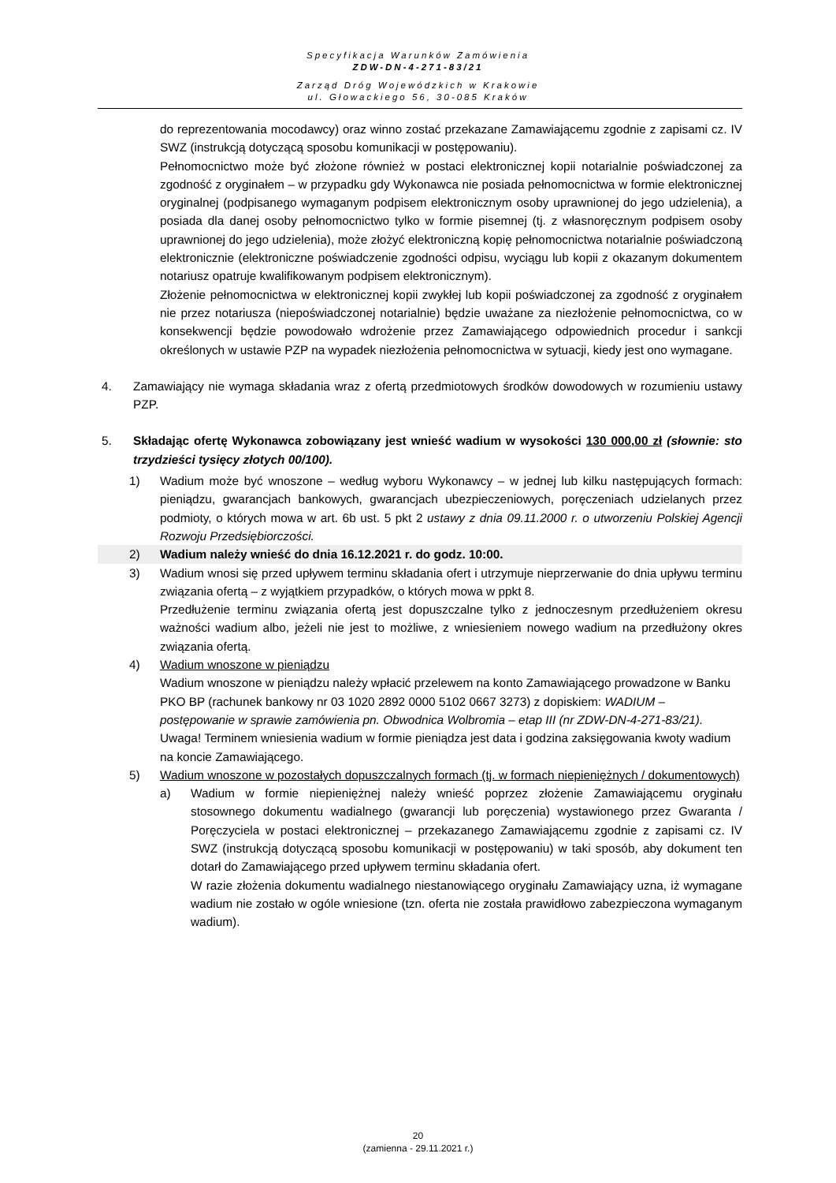Specyfikacja Warunków Zamówienia
ZDW-DN-4-271-83/21
Zarząd Dróg Wojewódzkich w Krakowie
ul. Głowackiego 56, 30-085 Kraków
do reprezentowania mocodawcy) oraz winno zostać przekazane Zamawiającemu zgodnie z zapisami cz. IV SWZ (instrukcją dotyczącą sposobu komunikacji w postępowaniu).
Pełnomocnictwo może być złożone również w postaci elektronicznej kopii notarialnie poświadczonej za zgodność z oryginałem – w przypadku gdy Wykonawca nie posiada pełnomocnictwa w formie elektronicznej oryginalnej (podpisanego wymaganym podpisem elektronicznym osoby uprawnionej do jego udzielenia), a posiada dla danej osoby pełnomocnictwo tylko w formie pisemnej (tj. z własnoręcznym podpisem osoby uprawnionej do jego udzielenia), może złożyć elektroniczną kopię pełnomocnictwa notarialnie poświadczoną elektronicznie (elektroniczne poświadczenie zgodności odpisu, wyciągu lub kopii z okazanym dokumentem notariusz opatruje kwalifikowanym podpisem elektronicznym).
Złożenie pełnomocnictwa w elektronicznej kopii zwykłej lub kopii poświadczonej za zgodność z oryginałem nie przez notariusza (niepoświadczonej notarialnie) będzie uważane za niezłożenie pełnomocnictwa, co w konsekwencji będzie powodowało wdrożenie przez Zamawiającego odpowiednich procedur i sankcji określonych w ustawie PZP na wypadek niezłożenia pełnomocnictwa w sytuacji, kiedy jest ono wymagane.
4. Zamawiający nie wymaga składania wraz z ofertą przedmiotowych środków dowodowych w rozumieniu ustawy PZP.
5. Składając ofertę Wykonawca zobowiązany jest wnieść wadium w wysokości 130 000,00 zł (słownie: sto trzydzieści tysięcy złotych 00/100).
1) Wadium może być wnoszone – według wyboru Wykonawcy – w jednej lub kilku następujących formach: pieniądzu, gwarancjach bankowych, gwarancjach ubezpieczeniowych, poręczeniach udzielanych przez podmioty, o których mowa w art. 6b ust. 5 pkt 2 ustawy z dnia 09.11.2000 r. o utworzeniu Polskiej Agencji Rozwoju Przedsiębiorczości.
2) Wadium należy wnieść do dnia 16.12.2021 r. do godz. 10:00.
3) Wadium wnosi się przed upływem terminu składania ofert i utrzymuje nieprzerwanie do dnia upływu terminu związania ofertą – z wyjątkiem przypadków, o których mowa w ppkt 8.
Przedłużenie terminu związania ofertą jest dopuszczalne tylko z jednoczesnym przedłużeniem okresu ważności wadium albo, jeżeli nie jest to możliwe, z wniesieniem nowego wadium na przedłużony okres związania ofertą.
4) Wadium wnoszone w pieniądzu
Wadium wnoszone w pieniądzu należy wpłacić przelewem na konto Zamawiającego prowadzone w Banku PKO BP (rachunek bankowy nr 03 1020 2892 0000 5102 0667 3273) z dopiskiem: WADIUM – postępowanie w sprawie zamówienia pn. Obwodnica Wolbromia – etap III (nr ZDW-DN-4-271-83/21).
Uwaga! Terminem wniesienia wadium w formie pieniądza jest data i godzina zaksięgowania kwoty wadium na koncie Zamawiającego.
5) Wadium wnoszone w pozostałych dopuszczalnych formach (tj. w formach niepieniężnych / dokumentowych)
a) Wadium w formie niepieniężnej należy wnieść poprzez złożenie Zamawiającemu oryginału stosownego dokumentu wadialnego (gwarancji lub poręczenia) wystawionego przez Gwaranta / Poręczyciela w postaci elektronicznej – przekazanego Zamawiającemu zgodnie z zapisami cz. IV SWZ (instrukcją dotyczącą sposobu komunikacji w postępowaniu) w taki sposób, aby dokument ten dotarł do Zamawiającego przed upływem terminu składania ofert.
W razie złożenia dokumentu wadialnego niestanowiącego oryginału Zamawiający uzna, iż wymagane wadium nie zostało w ogóle wniesione (tzn. oferta nie została prawidłowo zabezpieczona wymaganym wadium).
20
(zamienna - 29.11.2021 r.)